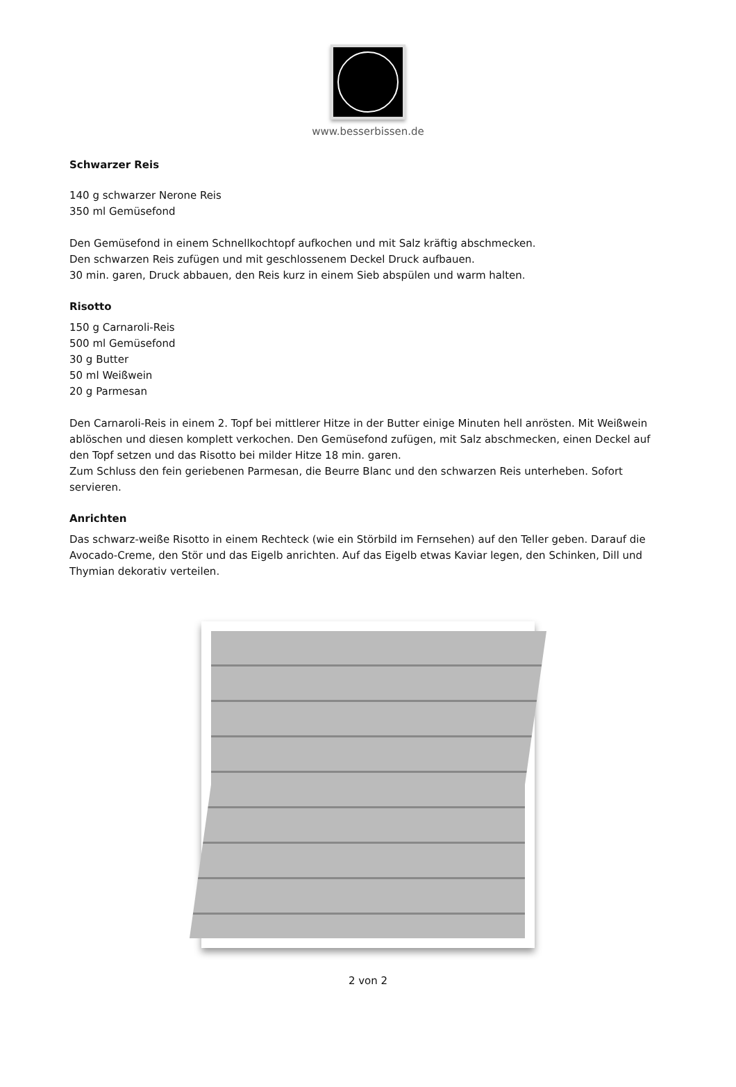www.besserbissen.de
Schwarzer Reis
140 g schwarzer Nerone Reis
350 ml Gemüsefond
Den Gemüsefond in einem Schnellkochtopf aufkochen und mit Salz kräftig abschmecken.
Den schwarzen Reis zufügen und mit geschlossenem Deckel Druck aufbauen.
30 min. garen, Druck abbauen, den Reis kurz in einem Sieb abspülen und warm halten.
Risotto
150 g Carnaroli-Reis
500 ml Gemüsefond
30 g Butter
50 ml Weißwein
20 g Parmesan
Den Carnaroli-Reis in einem 2. Topf bei mittlerer Hitze in der Butter einige Minuten hell anrösten. Mit Weißwein ablöschen und diesen komplett verkochen. Den Gemüsefond zufügen, mit Salz abschmecken, einen Deckel auf den Topf setzen und das Risotto bei milder Hitze 18 min. garen.
Zum Schluss den fein geriebenen Parmesan, die Beurre Blanc und den schwarzen Reis unterheben. Sofort servieren.
Anrichten
Das schwarz-weiße Risotto in einem Rechteck (wie ein Störbild im Fernsehen) auf den Teller geben. Darauf die Avocado-Creme, den Stör und das Eigelb anrichten. Auf das Eigelb etwas Kaviar legen, den Schinken, Dill und Thymian dekorativ verteilen.
2 von 2